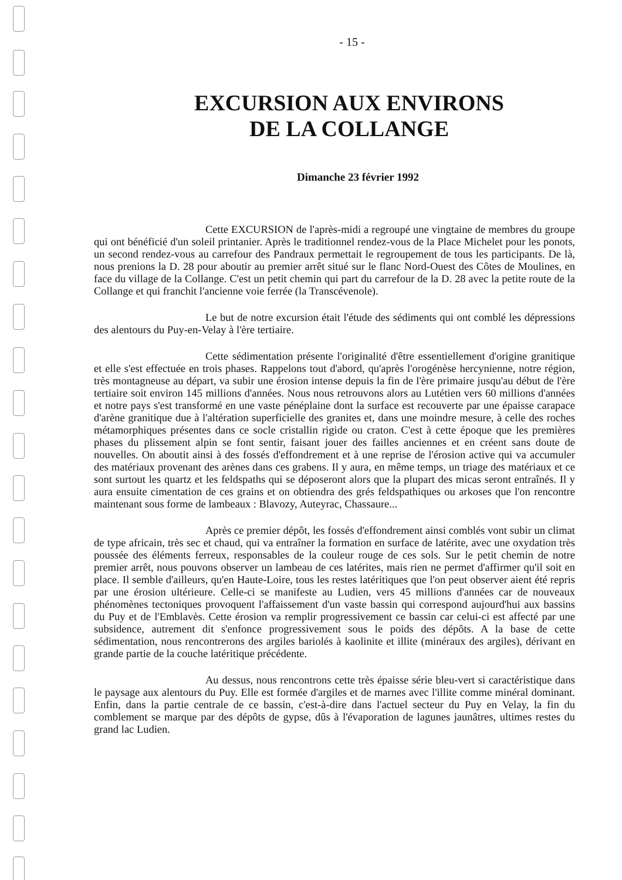- 15 -
EXCURSION AUX ENVIRONS
DE LA COLLANGE
Dimanche 23 février 1992
Cette EXCURSION de l'après-midi a regroupé une vingtaine de membres du groupe qui ont bénéficié d'un soleil printanier. Après le traditionnel rendez-vous de la Place Michelet pour les ponots, un second rendez-vous au carrefour des Pandraux permettait le regroupement de tous les participants. De là, nous prenions la D. 28 pour aboutir au premier arrêt situé sur le flanc Nord-Ouest des Côtes de Moulines, en face du village de la Collange. C'est un petit chemin qui part du carrefour de la D. 28 avec la petite route de la Collange et qui franchit l'ancienne voie ferrée (la Transcévenole).
Le but de notre excursion était l'étude des sédiments qui ont comblé les dépressions des alentours du Puy-en-Velay à l'ère tertiaire.
Cette sédimentation présente l'originalité d'être essentiellement d'origine granitique et elle s'est effectuée en trois phases. Rappelons tout d'abord, qu'après l'orogénèse hercynienne, notre région, très montagneuse au départ, va subir une érosion intense depuis la fin de l'ère primaire jusqu'au début de l'ère tertiaire soit environ 145 millions d'années. Nous nous retrouvons alors au Lutétien vers 60 millions d'années et notre pays s'est transformé en une vaste pénéplaine dont la surface est recouverte par une épaisse carapace d'arène granitique due à l'altération superficielle des granites et, dans une moindre mesure, à celle des roches métamorphiques présentes dans ce socle cristallin rigide ou craton. C'est à cette époque que les premières phases du plissement alpin se font sentir, faisant jouer des failles anciennes et en créent sans doute de nouvelles. On aboutit ainsi à des fossés d'effondrement et à une reprise de l'érosion active qui va accumuler des matériaux provenant des arènes dans ces grabens. Il y aura, en même temps, un triage des matériaux et ce sont surtout les quartz et les feldspaths qui se déposeront alors que la plupart des micas seront entraînés. Il y aura ensuite cimentation de ces grains et on obtiendra des grés feldspathiques ou arkoses que l'on rencontre maintenant sous forme de lambeaux : Blavozy, Auteyrac, Chassaure...
Après ce premier dépôt, les fossés d'effondrement ainsi comblés vont subir un climat de type africain, très sec et chaud, qui va entraîner la formation en surface de latérite, avec une oxydation très poussée des éléments ferreux, responsables de la couleur rouge de ces sols. Sur le petit chemin de notre premier arrêt, nous pouvons observer un lambeau de ces latérites, mais rien ne permet d'affirmer qu'il soit en place. Il semble d'ailleurs, qu'en Haute-Loire, tous les restes latéritiques que l'on peut observer aient été repris par une érosion ultérieure. Celle-ci se manifeste au Ludien, vers 45 millions d'années car de nouveaux phénomènes tectoniques provoquent l'affaissement d'un vaste bassin qui correspond aujourd'hui aux bassins du Puy et de l'Emblavès. Cette érosion va remplir progressivement ce bassin car celui-ci est affecté par une subsidence, autrement dit s'enfonce progressivement sous le poids des dépôts. A la base de cette sédimentation, nous rencontrerons des argiles bariolés à kaolinite et illite (minéraux des argiles), dérivant en grande partie de la couche latéritique précédente.
Au dessus, nous rencontrons cette très épaisse série bleu-vert si caractéristique dans le paysage aux alentours du Puy. Elle est formée d'argiles et de marnes avec l'illite comme minéral dominant. Enfin, dans la partie centrale de ce bassin, c'est-à-dire dans l'actuel secteur du Puy en Velay, la fin du comblement se marque par des dépôts de gypse, dûs à l'évaporation de lagunes jaunâtres, ultimes restes du grand lac Ludien.